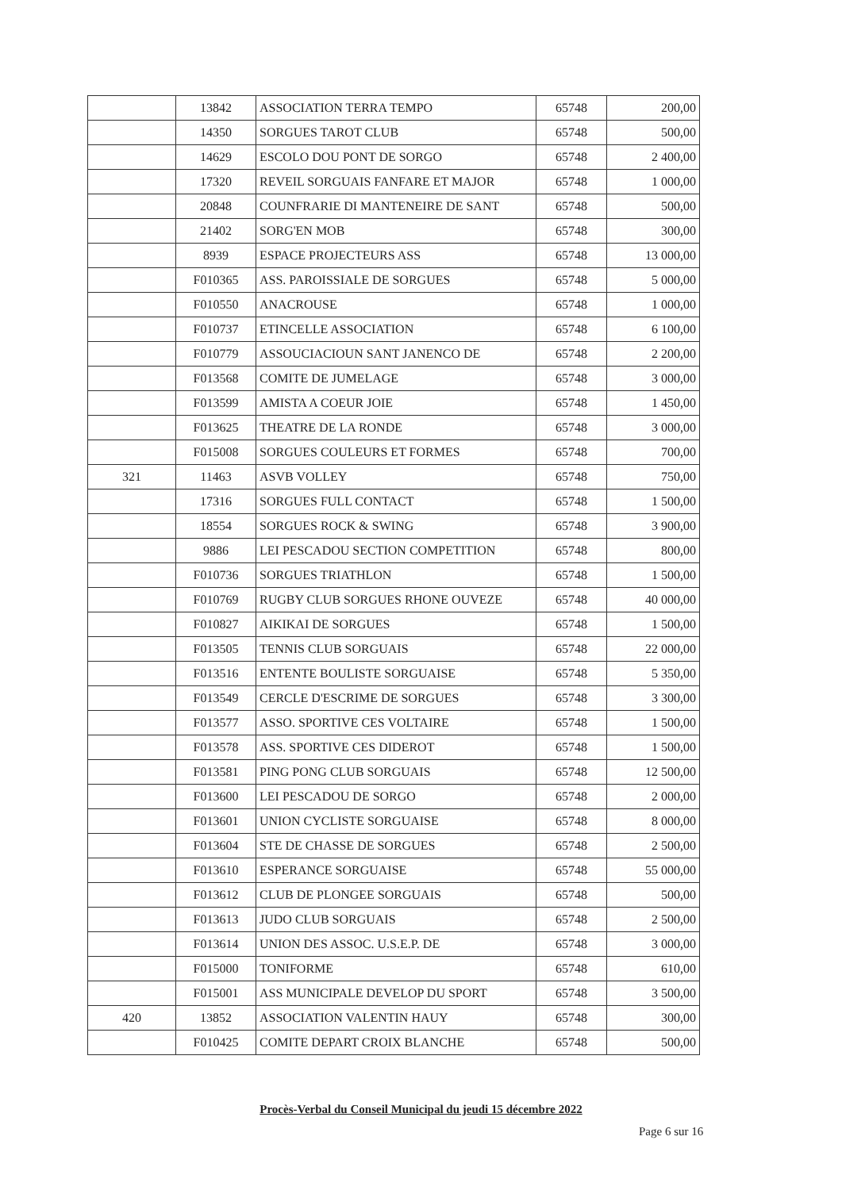| | 13842 | ASSOCIATION TERRA TEMPO | 65748 | 200,00 |
| | 14350 | SORGUES TAROT CLUB | 65748 | 500,00 |
| | 14629 | ESCOLO DOU PONT DE SORGO | 65748 | 2 400,00 |
| | 17320 | REVEIL SORGUAIS FANFARE ET MAJOR | 65748 | 1 000,00 |
| | 20848 | COUNFRARIE DI MANTENEIRE DE SANT | 65748 | 500,00 |
| | 21402 | SORG'EN MOB | 65748 | 300,00 |
| | 8939 | ESPACE PROJECTEURS ASS | 65748 | 13 000,00 |
| | F010365 | ASS. PAROISSIALE DE SORGUES | 65748 | 5 000,00 |
| | F010550 | ANACROUSE | 65748 | 1 000,00 |
| | F010737 | ETINCELLE ASSOCIATION | 65748 | 6 100,00 |
| | F010779 | ASSOUCIACIOUN SANT JANENCO DE | 65748 | 2 200,00 |
| | F013568 | COMITE DE JUMELAGE | 65748 | 3 000,00 |
| | F013599 | AMISTA A COEUR JOIE | 65748 | 1 450,00 |
| | F013625 | THEATRE DE LA RONDE | 65748 | 3 000,00 |
| | F015008 | SORGUES COULEURS ET FORMES | 65748 | 700,00 |
| 321 | 11463 | ASVB VOLLEY | 65748 | 750,00 |
| | 17316 | SORGUES FULL CONTACT | 65748 | 1 500,00 |
| | 18554 | SORGUES ROCK & SWING | 65748 | 3 900,00 |
| | 9886 | LEI PESCADOU SECTION COMPETITION | 65748 | 800,00 |
| | F010736 | SORGUES TRIATHLON | 65748 | 1 500,00 |
| | F010769 | RUGBY CLUB SORGUES RHONE OUVEZE | 65748 | 40 000,00 |
| | F010827 | AIKIKAI DE SORGUES | 65748 | 1 500,00 |
| | F013505 | TENNIS CLUB SORGUAIS | 65748 | 22 000,00 |
| | F013516 | ENTENTE BOULISTE SORGUAISE | 65748 | 5 350,00 |
| | F013549 | CERCLE D'ESCRIME DE SORGUES | 65748 | 3 300,00 |
| | F013577 | ASSO. SPORTIVE CES VOLTAIRE | 65748 | 1 500,00 |
| | F013578 | ASS. SPORTIVE CES DIDEROT | 65748 | 1 500,00 |
| | F013581 | PING PONG CLUB SORGUAIS | 65748 | 12 500,00 |
| | F013600 | LEI PESCADOU DE SORGO | 65748 | 2 000,00 |
| | F013601 | UNION CYCLISTE SORGUAISE | 65748 | 8 000,00 |
| | F013604 | STE DE CHASSE DE SORGUES | 65748 | 2 500,00 |
| | F013610 | ESPERANCE SORGUAISE | 65748 | 55 000,00 |
| | F013612 | CLUB DE PLONGEE SORGUAIS | 65748 | 500,00 |
| | F013613 | JUDO CLUB SORGUAIS | 65748 | 2 500,00 |
| | F013614 | UNION DES ASSOC. U.S.E.P. DE | 65748 | 3 000,00 |
| | F015000 | TONIFORME | 65748 | 610,00 |
| | F015001 | ASS MUNICIPALE DEVELOP DU SPORT | 65748 | 3 500,00 |
| 420 | 13852 | ASSOCIATION VALENTIN HAUY | 65748 | 300,00 |
| | F010425 | COMITE DEPART CROIX BLANCHE | 65748 | 500,00 |
Procès-Verbal du Conseil Municipal du jeudi 15 décembre 2022
Page 6 sur 16